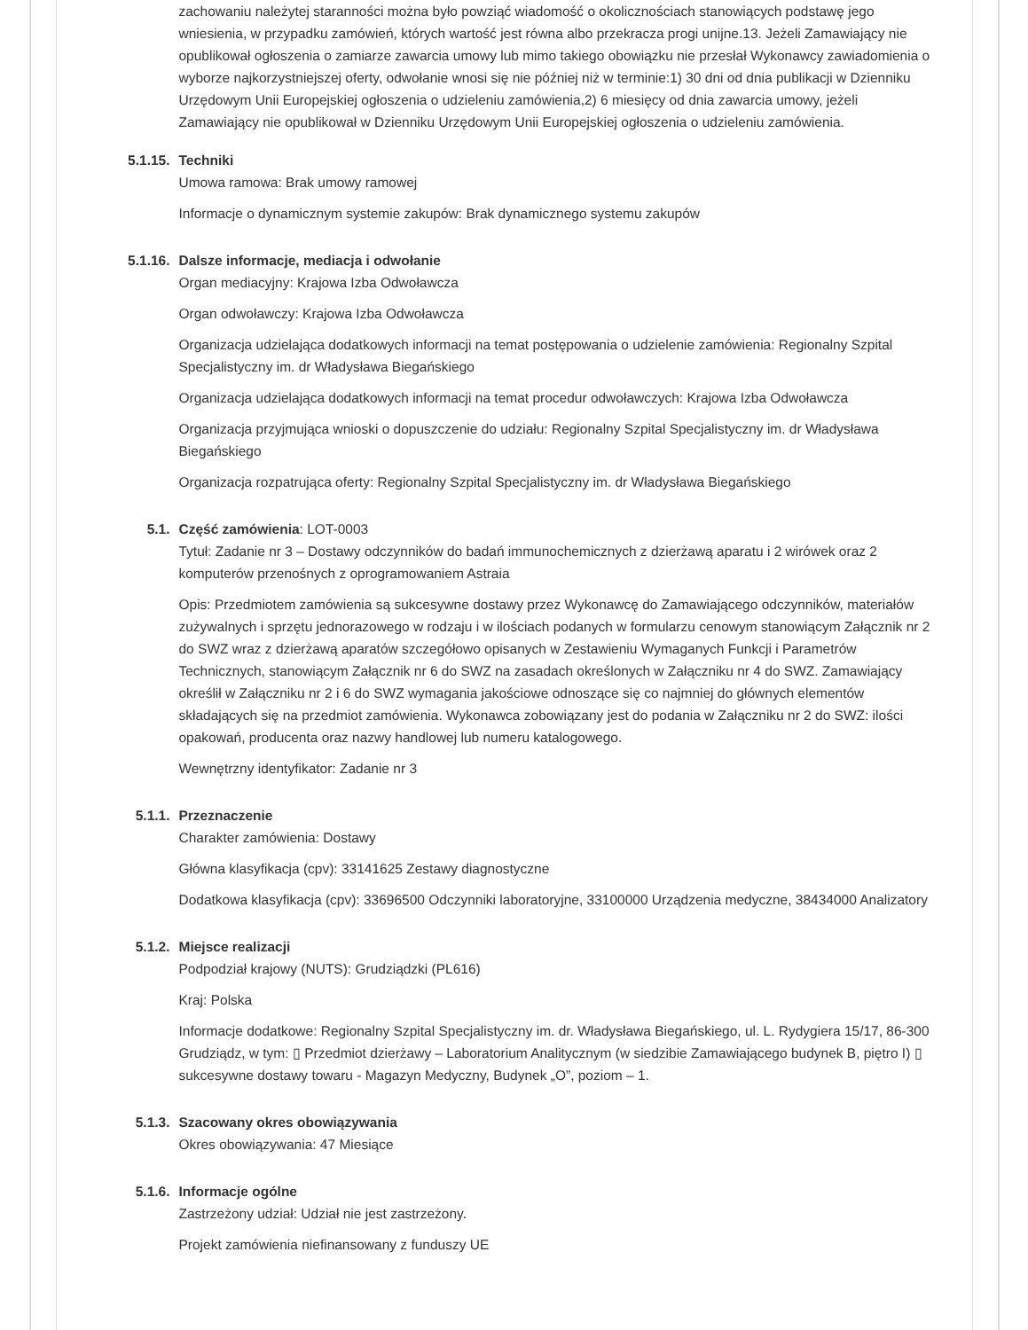zachowaniu należytej staranności można było powziąć wiadomość o okolicznościach stanowiących podstawę jego wniesienia, w przypadku zamówień, których wartość jest równa albo przekracza progi unijne.13. Jeżeli Zamawiający nie opublikował ogłoszenia o zamiarze zawarcia umowy lub mimo takiego obowiązku nie przesłał Wykonawcy zawiadomienia o wyborze najkorzystniejszej oferty, odwołanie wnosi się nie później niż w terminie:1) 30 dni od dnia publikacji w Dzienniku Urzędowym Unii Europejskiej ogłoszenia o udzieleniu zamówienia,2) 6 miesięcy od dnia zawarcia umowy, jeżeli Zamawiający nie opublikował w Dzienniku Urzędowym Unii Europejskiej ogłoszenia o udzieleniu zamówienia.
5.1.15. Techniki
Umowa ramowa: Brak umowy ramowej
Informacje o dynamicznym systemie zakupów: Brak dynamicznego systemu zakupów
5.1.16. Dalsze informacje, mediacja i odwołanie
Organ mediacyjny: Krajowa Izba Odwoławcza
Organ odwoławczy: Krajowa Izba Odwoławcza
Organizacja udzielająca dodatkowych informacji na temat postępowania o udzielenie zamówienia: Regionalny Szpital Specjalistyczny im. dr Władysława Biegańskiego
Organizacja udzielająca dodatkowych informacji na temat procedur odwoławczych: Krajowa Izba Odwoławcza
Organizacja przyjmująca wnioski o dopuszczenie do udziału: Regionalny Szpital Specjalistyczny im. dr Władysława Biegańskiego
Organizacja rozpatrująca oferty: Regionalny Szpital Specjalistyczny im. dr Władysława Biegańskiego
5.1. Część zamówienia: LOT-0003
Tytuł: Zadanie nr 3 – Dostawy odczynników do badań immunochemicznych z dzierżawą aparatu i 2 wirówek oraz 2 komputerów przenośnych z oprogramowaniem Astraia
Opis: Przedmiotem zamówienia są sukcesywne dostawy przez Wykonawcę do Zamawiającego odczynników, materiałów zużywalnych i sprzętu jednorazowego w rodzaju i w ilościach podanych w formularzu cenowym stanowiącym Załącznik nr 2 do SWZ wraz z dzierżawą aparatów szczegółowo opisanych w Zestawieniu Wymaganych Funkcji i Parametrów Technicznych, stanowiącym Załącznik nr 6 do SWZ na zasadach określonych w Załączniku nr 4 do SWZ. Zamawiający określił w Załączniku nr 2 i 6 do SWZ wymagania jakościowe odnoszące się co najmniej do głównych elementów składających się na przedmiot zamówienia. Wykonawca zobowiązany jest do podania w Załączniku nr 2 do SWZ: ilości opakowań, producenta oraz nazwy handlowej lub numeru katalogowego.
Wewnętrzny identyfikator: Zadanie nr 3
5.1.1. Przeznaczenie
Charakter zamówienia: Dostawy
Główna klasyfikacja (cpv): 33141625 Zestawy diagnostyczne
Dodatkowa klasyfikacja (cpv): 33696500 Odczynniki laboratoryjne, 33100000 Urządzenia medyczne, 38434000 Analizatory
5.1.2. Miejsce realizacji
Podpodział krajowy (NUTS): Grudziądzki (PL616)
Kraj: Polska
Informacje dodatkowe: Regionalny Szpital Specjalistyczny im. dr. Władysława Biegańskiego, ul. L. Rydygiera 15/17, 86-300 Grudziądz, w tym: ▯ Przedmiot dzierżawy – Laboratorium Analitycznym (w siedzibie Zamawiającego budynek B, piętro I) ▯ sukcesywne dostawy towaru - Magazyn Medyczny, Budynek „O”, poziom – 1.
5.1.3. Szacowany okres obowiązywania
Okres obowiązywania: 47 Miesiące
5.1.6. Informacje ogólne
Zastrzeżony udział: Udział nie jest zastrzeżony.
Projekt zamówienia niefinansowany z funduszy UE